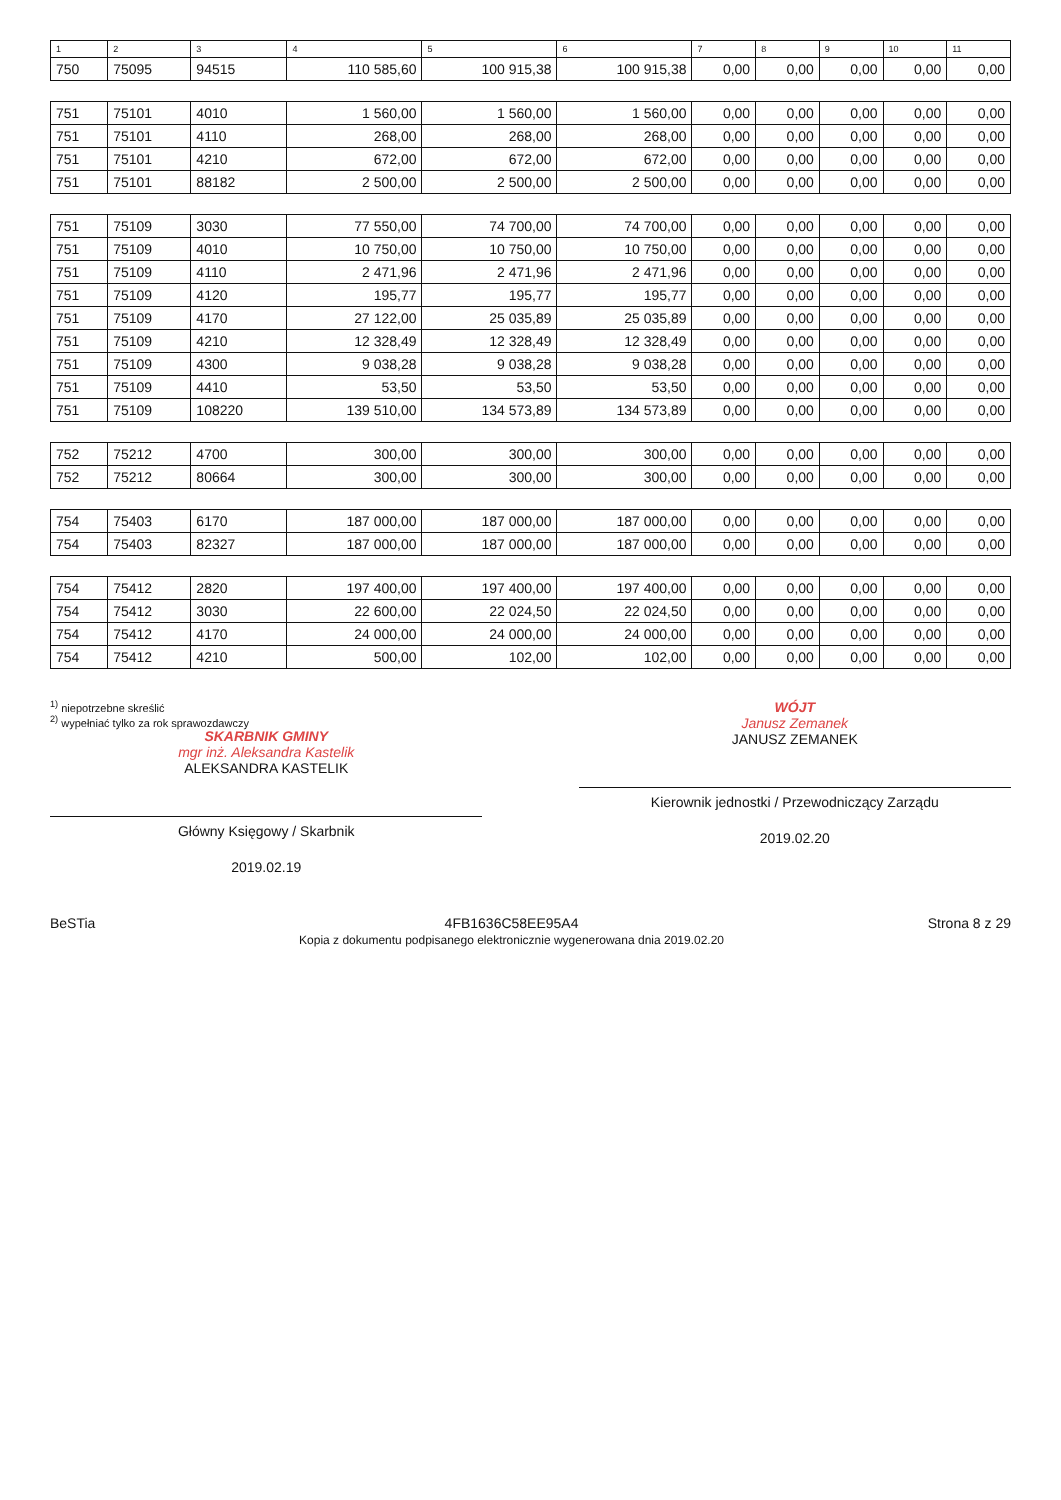| 1 | 2 | 3 | 4 | 5 | 6 | 7 | 8 | 9 | 10 | 11 |
| --- | --- | --- | --- | --- | --- | --- | --- | --- | --- | --- |
| 750 | 75095 | 94515 | 110 585,60 | 100 915,38 | 100 915,38 | 0,00 | 0,00 | 0,00 | 0,00 | 0,00 |
| 751 | 75101 | 4010 | 1 560,00 | 1 560,00 | 1 560,00 | 0,00 | 0,00 | 0,00 | 0,00 | 0,00 |
| 751 | 75101 | 4110 | 268,00 | 268,00 | 268,00 | 0,00 | 0,00 | 0,00 | 0,00 | 0,00 |
| 751 | 75101 | 4210 | 672,00 | 672,00 | 672,00 | 0,00 | 0,00 | 0,00 | 0,00 | 0,00 |
| 751 | 75101 | 88182 | 2 500,00 | 2 500,00 | 2 500,00 | 0,00 | 0,00 | 0,00 | 0,00 | 0,00 |
| 751 | 75109 | 3030 | 77 550,00 | 74 700,00 | 74 700,00 | 0,00 | 0,00 | 0,00 | 0,00 | 0,00 |
| 751 | 75109 | 4010 | 10 750,00 | 10 750,00 | 10 750,00 | 0,00 | 0,00 | 0,00 | 0,00 | 0,00 |
| 751 | 75109 | 4110 | 2 471,96 | 2 471,96 | 2 471,96 | 0,00 | 0,00 | 0,00 | 0,00 | 0,00 |
| 751 | 75109 | 4120 | 195,77 | 195,77 | 195,77 | 0,00 | 0,00 | 0,00 | 0,00 | 0,00 |
| 751 | 75109 | 4170 | 27 122,00 | 25 035,89 | 25 035,89 | 0,00 | 0,00 | 0,00 | 0,00 | 0,00 |
| 751 | 75109 | 4210 | 12 328,49 | 12 328,49 | 12 328,49 | 0,00 | 0,00 | 0,00 | 0,00 | 0,00 |
| 751 | 75109 | 4300 | 9 038,28 | 9 038,28 | 9 038,28 | 0,00 | 0,00 | 0,00 | 0,00 | 0,00 |
| 751 | 75109 | 4410 | 53,50 | 53,50 | 53,50 | 0,00 | 0,00 | 0,00 | 0,00 | 0,00 |
| 751 | 75109 | 108220 | 139 510,00 | 134 573,89 | 134 573,89 | 0,00 | 0,00 | 0,00 | 0,00 | 0,00 |
| 752 | 75212 | 4700 | 300,00 | 300,00 | 300,00 | 0,00 | 0,00 | 0,00 | 0,00 | 0,00 |
| 752 | 75212 | 80664 | 300,00 | 300,00 | 300,00 | 0,00 | 0,00 | 0,00 | 0,00 | 0,00 |
| 754 | 75403 | 6170 | 187 000,00 | 187 000,00 | 187 000,00 | 0,00 | 0,00 | 0,00 | 0,00 | 0,00 |
| 754 | 75403 | 82327 | 187 000,00 | 187 000,00 | 187 000,00 | 0,00 | 0,00 | 0,00 | 0,00 | 0,00 |
| 754 | 75412 | 2820 | 197 400,00 | 197 400,00 | 197 400,00 | 0,00 | 0,00 | 0,00 | 0,00 | 0,00 |
| 754 | 75412 | 3030 | 22 600,00 | 22 024,50 | 22 024,50 | 0,00 | 0,00 | 0,00 | 0,00 | 0,00 |
| 754 | 75412 | 4170 | 24 000,00 | 24 000,00 | 24 000,00 | 0,00 | 0,00 | 0,00 | 0,00 | 0,00 |
| 754 | 75412 | 4210 | 500,00 | 102,00 | 102,00 | 0,00 | 0,00 | 0,00 | 0,00 | 0,00 |
<sup>1)</sup> niepotrzebne skreślić
<sup>2)</sup> wypełniać tylko za rok sprawozdawczy
SKARBNIK GMINY
mgr inż. Aleksandra Kastelik
ALEKSANDRA KASTELIK
Główny Księgowy / Skarbnik
2019.02.19
WÓJT
Janusz Zemanek
JANUSZ ZEMANEK
Kierownik jednostki / Przewodniczący Zarządu
2019.02.20
BeSTia 4FB1636C58EE95A4
Kopia z dokumentu podpisanego elektronicznie wygenerowana dnia 2019.02.20
Strona 8 z 29